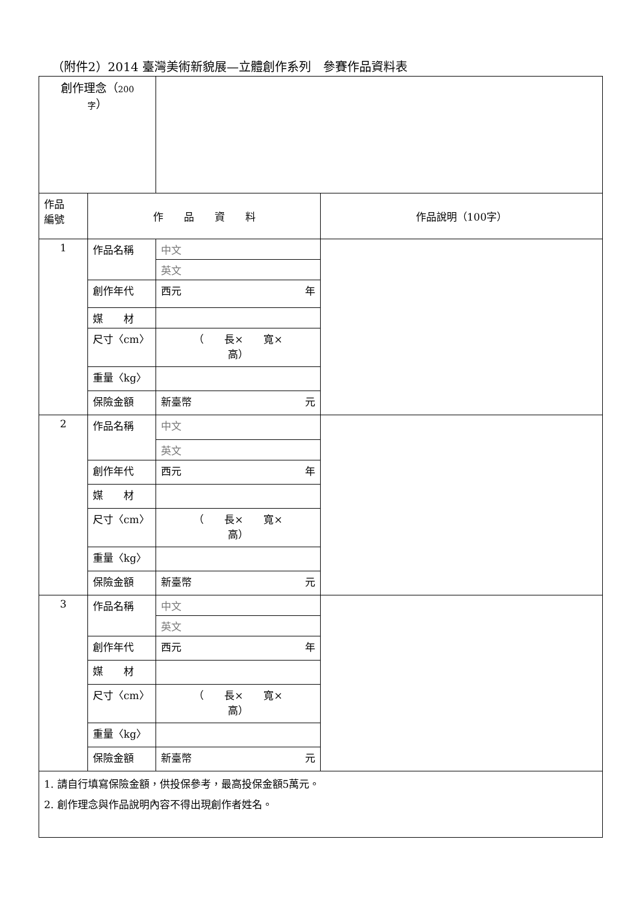（附件2）2014 臺灣美術新貌展—立體創作系列　參賽作品資料表
| 創作理念（ 200 字 ） | | | |
| 作品 編號 | 作 品 資 料 | | 作品說明（100字） |
| 1 | 作品名稱 | 中文 | |
| | | 英文 | |
| | 創作年代 | 西元 年 | |
| | 媒 材 | | |
| | 尺寸〈cm〉 | （ 長× 寬× 高） | |
| | 重量〈kg〉 | | |
| | 保險金額 | 新臺幣 元 | |
| 2 | 作品名稱 | 中文 | |
| | | 英文 | |
| | 創作年代 | 西元 年 | |
| | 媒 材 | | |
| | 尺寸〈cm〉 | （ 長× 寬× 高） | |
| | 重量〈kg〉 | | |
| | 保險金額 | 新臺幣 元 | |
| 3 | 作品名稱 | 中文 | |
| | | 英文 | |
| | 創作年代 | 西元 年 | |
| | 媒 材 | | |
| | 尺寸〈cm〉 | （ 長× 寬× 高） | |
| | 重量〈kg〉 | | |
| | 保險金額 | 新臺幣 元 | |
| 1. 請自行填寫保險金額，供投保參考，最高投保金額5萬元。 2. 創作理念與作品說明內容不得出現創作者姓名。 | | | |